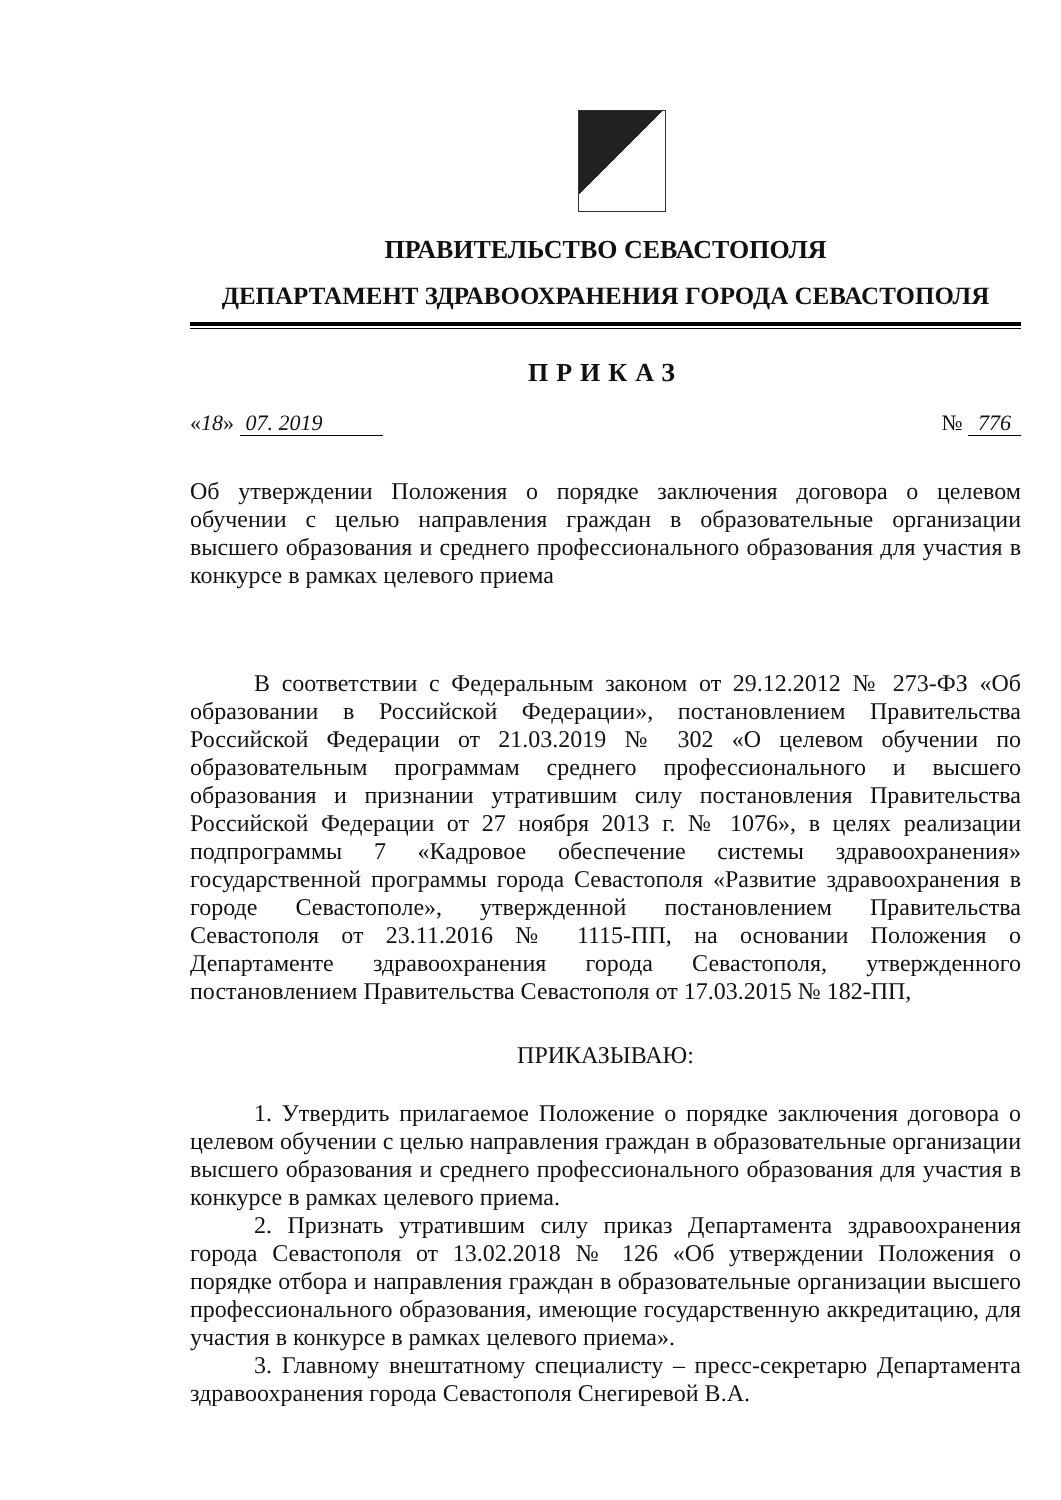ПРАВИТЕЛЬСТВО СЕВАСТОПОЛЯ
ДЕПАРТАМЕНТ ЗДРАВООХРАНЕНИЯ ГОРОДА СЕВАСТОПОЛЯ
ПРИКАЗ
«18» 07. 2019 № 776
Об утверждении Положения о порядке заключения договора о целевом обучении с целью направления граждан в образовательные организации высшего образования и среднего профессионального образования для участия в конкурсе в рамках целевого приема
В соответствии с Федеральным законом от 29.12.2012 № 273-ФЗ «Об образовании в Российской Федерации», постановлением Правительства Российской Федерации от 21.03.2019 № 302 «О целевом обучении по образовательным программам среднего профессионального и высшего образования и признании утратившим силу постановления Правительства Российской Федерации от 27 ноября 2013 г. № 1076», в целях реализации подпрограммы 7 «Кадровое обеспечение системы здравоохранения» государственной программы города Севастополя «Развитие здравоохранения в городе Севастополе», утвержденной постановлением Правительства Севастополя от 23.11.2016 № 1115-ПП, на основании Положения о Департаменте здравоохранения города Севастополя, утвержденного постановлением Правительства Севастополя от 17.03.2015 № 182-ПП,
ПРИКАЗЫВАЮ:
1. Утвердить прилагаемое Положение о порядке заключения договора о целевом обучении с целью направления граждан в образовательные организации высшего образования и среднего профессионального образования для участия в конкурсе в рамках целевого приема.
2. Признать утратившим силу приказ Департамента здравоохранения города Севастополя от 13.02.2018 № 126 «Об утверждении Положения о порядке отбора и направления граждан в образовательные организации высшего профессионального образования, имеющие государственную аккредитацию, для участия в конкурсе в рамках целевого приема».
3. Главному внештатному специалисту – пресс-секретарю Департамента здравоохранения города Севастополя Снегиревой В.А.